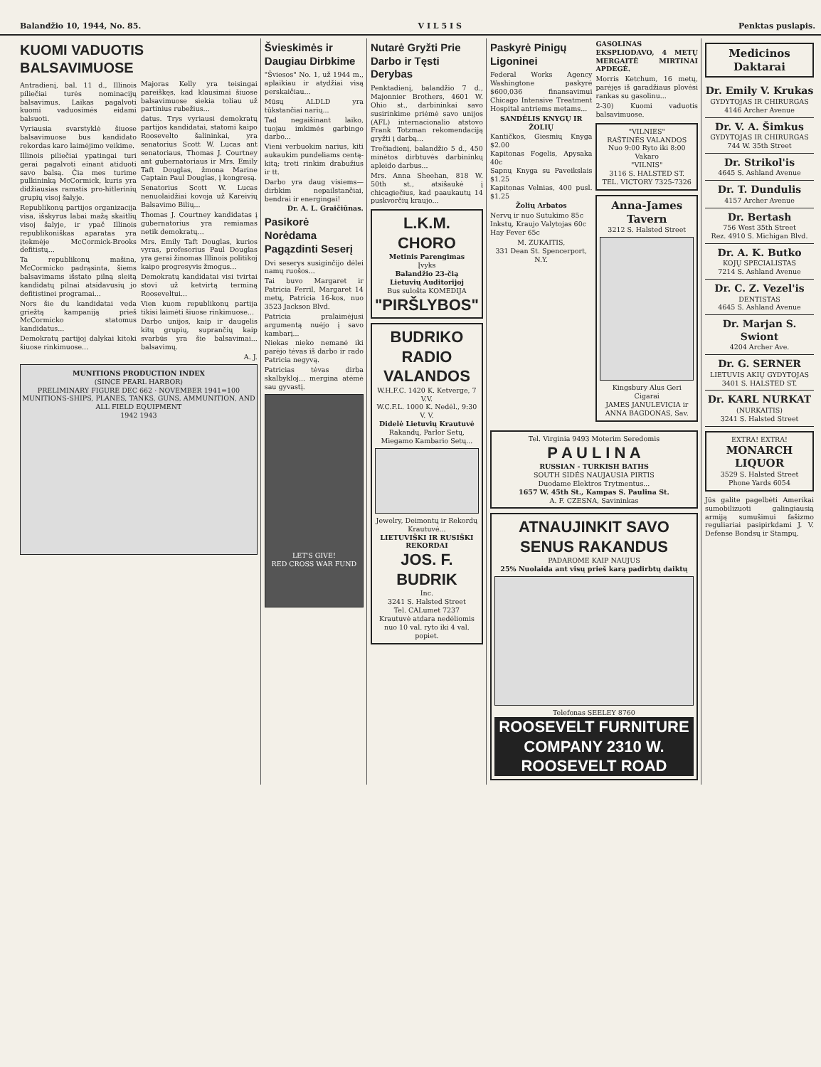Balandžio 10, 1944, No. 85. V I L 5 I S Penktas puslapis.
KUOMI VADUOTIS BALSAVIMUOSE
Antradienį, bal. 11 d., Illinois piliečiai turės nominacijų balsavimus. Laikas pagalvoti kuomi vaduosimės eidami balsuoti.
Vyriausia svarstyklė šiuose balsavimuose bus kandidato rekordas karo laimėjimo veikime.
Illinois piliečiai ypatingai turi gerai pagalvoti einant atiduoti savo balsą. Čia mes turime pulkininką McCormick, kuris yra didžiausias ramstis pro-hitlerinių grupių visoj šalyje.
Republikonų partijos organizacija visa, išskyrus labai mažą skaitlių visoj šalyje, ir ypač Illinois republikoniškas aparatas yra įtekmėje McCormick-Brooks defitistų...
Ta republikonų mašina, McCormicko padrąsinta, šiems balsavimams išstato pilną sleitą kandidatų pilnai atsidavusių jo defitistinei programai...
Nors šie du kandidatai veda griežtą kampaniją prieš McCormicko statomus kandidatus...
Demokratų partijoj dalykai kitoki šiuose rinkimuose...
Majoras Kelly yra teisingai pareiškęs, kad klausimai šiuose balsavimuose siekia toliau už partinius rubežius...
datus. Trys vyriausi demokratų partijos kandidatai, statomi kaipo Roosevelto šalininkai, yra senatorius Scott W. Lucas ant senatoriaus, Thomas J. Courtney ant gubernatoriaus ir Mrs. Emily Taft Douglas, žmona Marine Captain Paul Douglas, į kongresą.
Senatorius Scott W. Lucas nenuolaidžiai kovoja už Kareivių Balsavimo Bilių...
Thomas J. Courtney kandidatas į gubernatorius yra remiamas netik demokratų...
Mrs. Emily Taft Douglas, kurios vyras, profesorius Paul Douglas yra gerai žinomas Illinois politikoj kaipo progresyvis žmogus...
Demokratų kandidatai visi tvirtai stovi už ketvirtą terminą Rooseveltui...
Vien kuom republikonų partija tikisi laimėti šiuose rinkimuose...
Darbo unijos, kaip ir daugelis kitų grupių, suprančių kaip svarbūs yra šie balsavimai... balsavimų.
A. J.
MUNITIONS PRODUCTION INDEX
(SINCE PEARL HARBOR)
PRELIMINARY FIGURE DEC 662 · NOVEMBER 1941=100
MUNITIONS-SHIPS, PLANES, TANKS, GUNS, AMMUNITION, AND ALL FIELD EQUIPMENT
1942 1943
Švieskimės ir Daugiau Dirbkime
"Šviesos" No. 1, už 1944 m., aplaikiau ir atydžiai visą perskaičiau...
Mūsų ALDLD yra tūkstančiai narių...
Tad negaišinant laiko, tuojau imkimės garbingo darbo...
Vieni verbuokim narius, kiti aukaukim pundeliams centą-kitą; treti rinkim drabužius ir tt.
Darbo yra daug visiems—dirbkim nepailstančiai, bendrai ir energingai!
Dr. A. L. Graičiūnas.
Pasikorė Norėdama Pagązdinti Seserį
Dvi seserys susiginčijo dėlei namų ruošos...
Tai buvo Margaret ir Patricia Ferril, Margaret 14 metų, Patricia 16-kos, nuo 3523 Jackson Blvd.
Patricia pralaimėjusi argumentą nuėjo į savo kambarį...
Niekas nieko nemanė iki parėjo tėvas iš darbo ir rado Patricia negyvą.
Patricias tėvas dirba skalbykloj... mergina atėmė sau gyvastį.
LET'S GIVE!
RED CROSS WAR FUND
Nutarė Gryžti Prie Darbo ir Tęsti Derybas
Penktadienį, balandžio 7 d., Majonnier Brothers, 4601 W. Ohio st., darbininkai savo susirinkime priėmė savo unijos (AFL) internacionalio atstovo Frank Totzman rekomendaciją gryžti į darbą...
Trečiadienį, balandžio 5 d., 450 minėtos dirbtuvės darbininkų apleido darbus...
Mrs. Anna Sheehan, 818 W. 50th st., atsišaukė į chicagiečius, kad paaukautų 14 puskvorčių kraujo...
L.K.M. CHORO
Metinis Parengimas
Įvyks
Balandžio 23-čią
Lietuvių Auditorijoj
Bus sulošta KOMEDIJA
"PIRŠLYBOS"
BUDRIKO RADIO VALANDOS
W.H.F.C. 1420 K. Ketverge, 7 V.V.
W.C.F.L. 1000 K. Nedėl., 9:30 V. V.
Didelė Lietuvių Krautuvė
Rakandų, Parlor Setų, Miegamo Kambario Setų...
Jewelry, Deimontų ir Rekordų Krautuvė...
LIETUVIŠKI IR RUSIŠKI REKORDAI
JOS. F. BUDRIK
Inc.
3241 S. Halsted Street
Tel. CALumet 7237
Krautuvė atdara nedėliomis nuo 10 val. ryto iki 4 val. popiet.
Paskyrė Pinigų Ligoninei
Federal Works Agency Washingtone paskyrė $600,036 finansavimui Chicago Intensive Treatment Hospital antriems metams...
SANDĖLIS KNYGŲ IR ŽOLIŲ
Kantičkos, Giesmių Knyga $2.00
Kapitonas Fogelis, Apysaka 40c
Sapnų Knyga su Paveikslais $1.25
Kapitonas Velnias, 400 pusl. $1.25
Žolių Arbatos
Nervų ir nuo Sutukimo 85c
Inkstų, Kraujo Valytojas 60c
Hay Fever 65c
M. ZUKAITIS,
331 Dean St. Spencerport, N.Y.
GASOLINAS EKSPLIODAVO, 4 METŲ MERGAITĖ MIRTINAI APDEGĖ.
Morris Ketchum, 16 metų, parėjęs iš garadžiaus plovėsi rankas su gasolinu...
2-30) Kuomi vaduotis balsavimuose.
"VILNIES"
RAŠTINĖS VALANDOS
Nuo 9:00 Ryto iki 8:00 Vakaro
"VILNIS"
3116 S. HALSTED ST.
TEL. VICTORY 7325-7326
Anna-James Tavern
3212 S. Halsted Street
Kingsbury Alus Geri Cigarai
JAMES JANULEVICIA ir ANNA BAGDONAS, Sav.
Tel. Virginia 9493 Moterim Seredomis
P A U L I N A
RUSSIAN - TURKISH BATHS
SOUTH SIDĖS NAUJAUSIA PIRTIS
Duodame Elektros Trytmentus...
1657 W. 45th St., Kampas S. Paulina St.
A. F. CZESNA, Savininkas
ATNAUJINKIT SAVO SENUS RAKANDUS
PADAROME KAIP NAUJUS
25% Nuolaida ant visų prieš karą padirbtų daiktų
Telefonas SEELEY 8760
ROOSEVELT FURNITURE COMPANY 2310 W. ROOSEVELT ROAD
Medicinos Daktarai
Dr. Emily V. Krukas
GYDYTOJAS IR CHIRURGAS
4146 Archer Avenue
Dr. V. A. Šimkus
GYDYTOJAS IR CHIRURGAS
744 W. 35th Street
Dr. Strikol'is
4645 S. Ashland Avenue
Dr. T. Dundulis
4157 Archer Avenue
Dr. Bertash
756 West 35th Street
Rez. 4910 S. Michigan Blvd.
Dr. A. K. Butko
KOJŲ SPECIALISTAS
7214 S. Ashland Avenue
Dr. C. Z. Vezel'is
DENTISTAS
4645 S. Ashland Avenue
Dr. Marjan S. Swiont
4204 Archer Ave.
Dr. G. SERNER
LIETUVIS AKIŲ GYDYTOJAS
3401 S. HALSTED ST.
Dr. KARL NURKAT
(NURKAITIS)
3241 S. Halsted Street
EXTRA! EXTRA!
MONARCH LIQUOR
3529 S. Halsted Street
Phone Yards 6054
Jūs galite pagelbėti Amerikai sumobilizuoti galingiausią armiją sumušimui fašizmo reguliariai pasipirkdami J. V. Defense Bondsų ir Stampų.